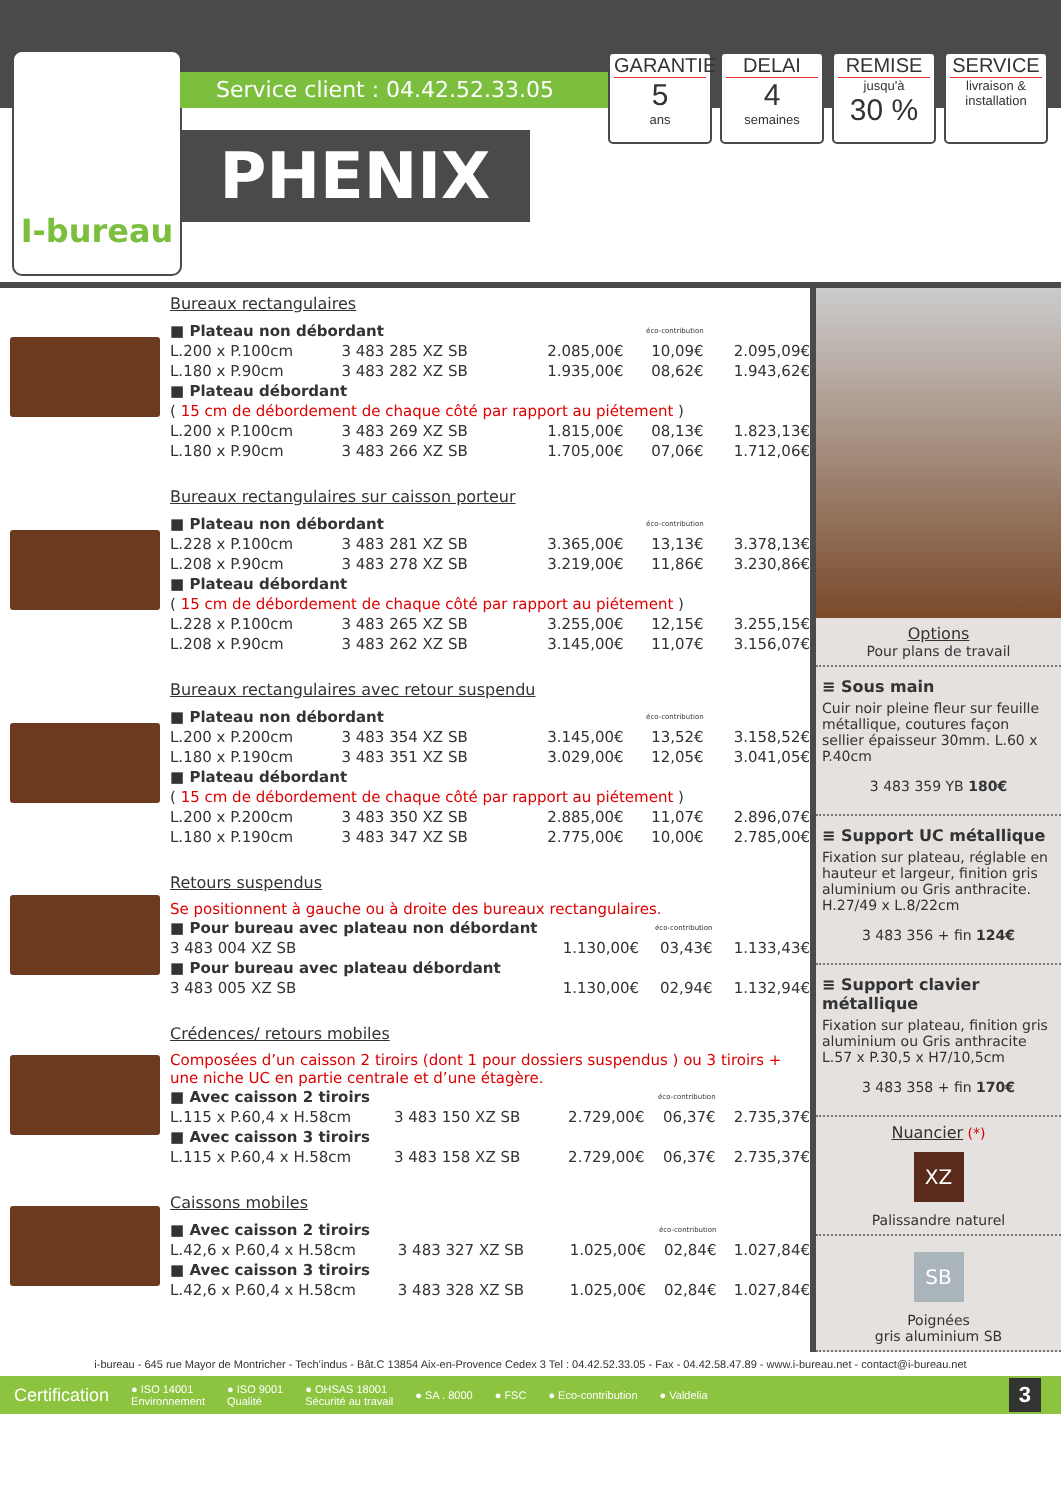I-bureau
Service client : 04.42.52.33.05
PHENIX
GARANTIE
5
ans
DELAI
4
semaines
REMISE
jusqu'à
30 %
SERVICE
livraison &
installation
Bureaux rectangulaires
| ■ Plateau non débordant | | | éco-contribution | |
| L.200 x P.100cm | 3 483 285 XZ SB | 2.085,00€ | 10,09€ | 2.095,09€ |
| L.180 x P.90cm | 3 483 282 XZ SB | 1.935,00€ | 08,62€ | 1.943,62€ |
| ■ Plateau débordant | | | | |
| ( 15 cm de débordement de chaque côté par rapport au piétement ) | | | | |
| L.200 x P.100cm | 3 483 269 XZ SB | 1.815,00€ | 08,13€ | 1.823,13€ |
| L.180 x P.90cm | 3 483 266 XZ SB | 1.705,00€ | 07,06€ | 1.712,06€ |
Bureaux rectangulaires sur caisson porteur
| ■ Plateau non débordant | | | éco-contribution | |
| L.228 x P.100cm | 3 483 281 XZ SB | 3.365,00€ | 13,13€ | 3.378,13€ |
| L.208 x P.90cm | 3 483 278 XZ SB | 3.219,00€ | 11,86€ | 3.230,86€ |
| ■ Plateau débordant | | | | |
| ( 15 cm de débordement de chaque côté par rapport au piétement ) | | | | |
| L.228 x P.100cm | 3 483 265 XZ SB | 3.255,00€ | 12,15€ | 3.255,15€ |
| L.208 x P.90cm | 3 483 262 XZ SB | 3.145,00€ | 11,07€ | 3.156,07€ |
Bureaux rectangulaires avec retour suspendu
| ■ Plateau non débordant | | | éco-contribution | |
| L.200 x P.200cm | 3 483 354 XZ SB | 3.145,00€ | 13,52€ | 3.158,52€ |
| L.180 x P.190cm | 3 483 351 XZ SB | 3.029,00€ | 12,05€ | 3.041,05€ |
| ■ Plateau débordant | | | | |
| ( 15 cm de débordement de chaque côté par rapport au piétement ) | | | | |
| L.200 x P.200cm | 3 483 350 XZ SB | 2.885,00€ | 11,07€ | 2.896,07€ |
| L.180 x P.190cm | 3 483 347 XZ SB | 2.775,00€ | 10,00€ | 2.785,00€ |
Retours suspendus
Se positionnent à gauche ou à droite des bureaux rectangulaires.
| ■ Pour bureau avec plateau non débordant | | | éco-contribution | |
| | 3 483 004 XZ SB | 1.130,00€ | 03,43€ | 1.133,43€ |
| ■ Pour bureau avec plateau débordant | | | | |
| | 3 483 005 XZ SB | 1.130,00€ | 02,94€ | 1.132,94€ |
Crédences/ retours mobiles
Composées d’un caisson 2 tiroirs (dont 1 pour dossiers suspendus ) ou 3 tiroirs + une niche UC en partie centrale et d’une étagère.
| ■ Avec caisson 2 tiroirs | | | éco-contribution | |
| L.115 x P.60,4 x H.58cm | 3 483 150 XZ SB | 2.729,00€ | 06,37€ | 2.735,37€ |
| ■ Avec caisson 3 tiroirs | | | | |
| L.115 x P.60,4 x H.58cm | 3 483 158 XZ SB | 2.729,00€ | 06,37€ | 2.735,37€ |
Caissons mobiles
| ■ Avec caisson 2 tiroirs | | | éco-contribution | |
| L.42,6 x P.60,4 x H.58cm | 3 483 327 XZ SB | 1.025,00€ | 02,84€ | 1.027,84€ |
| ■ Avec caisson 3 tiroirs | | | | |
| L.42,6 x P.60,4 x H.58cm | 3 483 328 XZ SB | 1.025,00€ | 02,84€ | 1.027,84€ |
Options
Pour plans de travail
≡ Sous main
Cuir noir pleine fleur sur feuille métallique, coutures façon sellier épaisseur 30mm. L.60 x P.40cm
3 483 359 YB 180€
≡ Support UC métallique
Fixation sur plateau, réglable en hauteur et largeur, finition gris aluminium ou Gris anthracite. H.27/49 x L.8/22cm
3 483 356 + fin 124€
≡ Support clavier métallique
Fixation sur plateau, finition gris aluminium ou Gris anthracite L.57 x P.30,5 x H7/10,5cm
3 483 358 + fin 170€
Nuancier (*)
XZ
Palissandre naturel
SB
Poignées
gris aluminium SB
i-bureau - 645 rue Mayor de Montricher - Tech’indus - Bât.C 13854 Aix-en-Provence Cedex 3 Tel : 04.42.52.33.05 - Fax - 04.42.58.47.89 - www.i-bureau.net - contact@i-bureau.net
Certification ● ISO 14001
Environnement ● ISO 9001
Qualité ● OHSAS 18001
Sécurité au travail ● SA . 8000 ● FSC ● Eco-contribution ● Valdelia 3